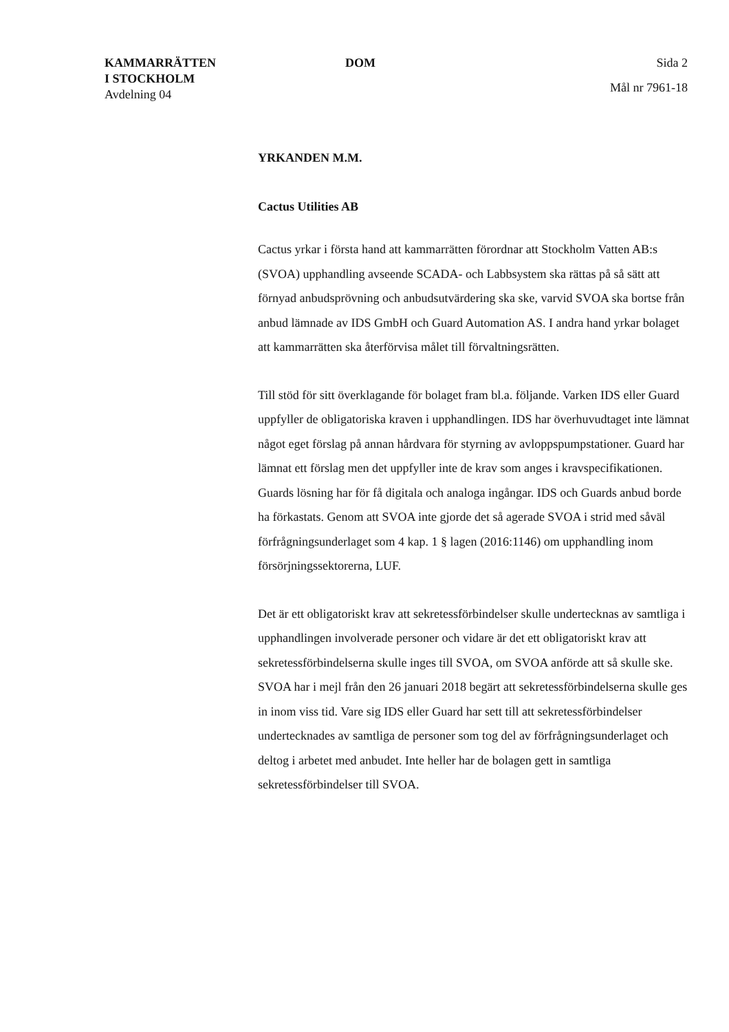KAMMARRÄTTEN
I STOCKHOLM
Avdelning 04
DOM Sida 2
Mål nr 7961-18
YRKANDEN M.M.
Cactus Utilities AB
Cactus yrkar i första hand att kammarrätten förordnar att Stockholm Vatten AB:s (SVOA) upphandling avseende SCADA- och Labbsystem ska rättas på så sätt att förnyad anbudsprövning och anbudsutvärdering ska ske, varvid SVOA ska bortse från anbud lämnade av IDS GmbH och Guard Automation AS. I andra hand yrkar bolaget att kammarrätten ska återförvisa målet till förvaltningsrätten.
Till stöd för sitt överklagande för bolaget fram bl.a. följande. Varken IDS eller Guard uppfyller de obligatoriska kraven i upphandlingen. IDS har överhuvudtaget inte lämnat något eget förslag på annan hårdvara för styrning av avloppspumpstationer. Guard har lämnat ett förslag men det uppfyller inte de krav som anges i kravspecifikationen. Guards lösning har för få digitala och analoga ingångar. IDS och Guards anbud borde ha förkastats. Genom att SVOA inte gjorde det så agerade SVOA i strid med såväl förfrågningsunderlaget som 4 kap. 1 § lagen (2016:1146) om upphandling inom försörjningssektorerna, LUF.
Det är ett obligatoriskt krav att sekretessförbindelser skulle undertecknas av samtliga i upphandlingen involverade personer och vidare är det ett obligatoriskt krav att sekretessförbindelserna skulle inges till SVOA, om SVOA anförde att så skulle ske. SVOA har i mejl från den 26 januari 2018 begärt att sekretessförbindelserna skulle ges in inom viss tid. Vare sig IDS eller Guard har sett till att sekretessförbindelser undertecknades av samtliga de personer som tog del av förfrågningsunderlaget och deltog i arbetet med anbudet. Inte heller har de bolagen gett in samtliga sekretessförbindelser till SVOA.